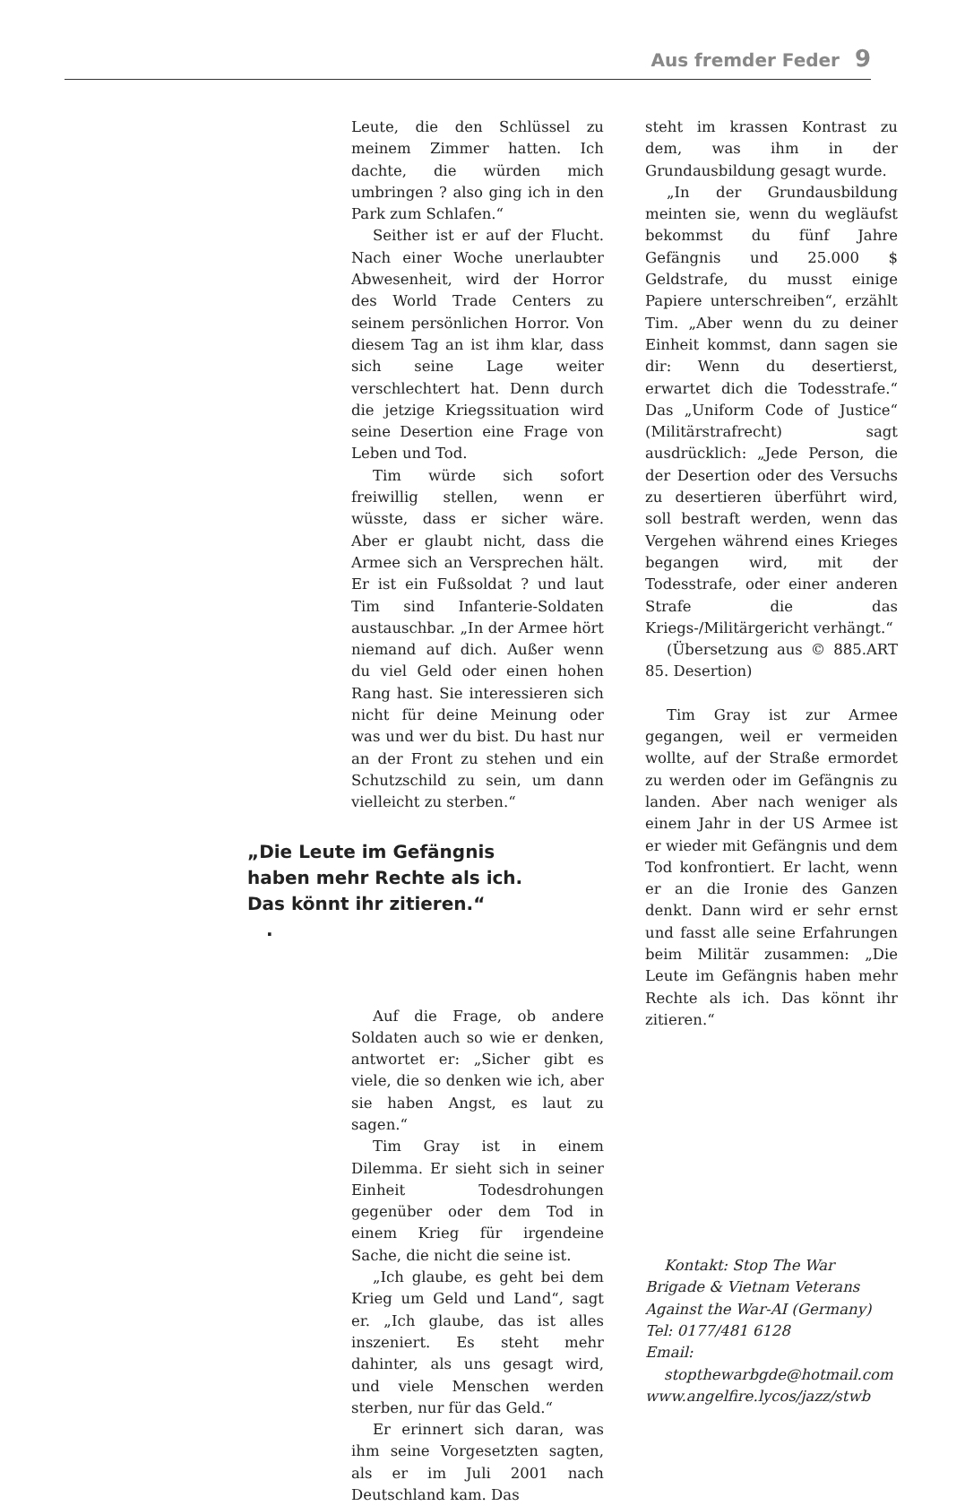Aus fremder Feder 9
Leute, die den Schlüssel zu meinem Zimmer hatten. Ich dachte, die würden mich umbringen ? also ging ich in den Park zum Schlafen.“
Seither ist er auf der Flucht. Nach einer Woche unerlaubter Abwesenheit, wird der Horror des World Trade Centers zu seinem persönlichen Horror. Von diesem Tag an ist ihm klar, dass sich seine Lage weiter verschlechtert hat. Denn durch die jetzige Kriegssituation wird seine Desertion eine Frage von Leben und Tod.
Tim würde sich sofort freiwillig stellen, wenn er wüsste, dass er sicher wäre. Aber er glaubt nicht, dass die Armee sich an Versprechen hält. Er ist ein Fußsoldat ? und laut Tim sind Infanterie-Soldaten austauschbar. „In der Armee hört niemand auf dich. Außer wenn du viel Geld oder einen hohen Rang hast. Sie interessieren sich nicht für deine Meinung oder was und wer du bist. Du hast nur an der Front zu stehen und ein Schutzschild zu sein, um dann vielleicht zu sterben.“
„Die Leute im Gefängnis
haben mehr Rechte als ich.
Das könnt ihr zitieren.“
.
Auf die Frage, ob andere Soldaten auch so wie er denken, antwortet er: „Sicher gibt es viele, die so denken wie ich, aber sie haben Angst, es laut zu sagen.“
Tim Gray ist in einem Dilemma. Er sieht sich in seiner Einheit Todesdrohungen gegenüber oder dem Tod in einem Krieg für irgendeine Sache, die nicht die seine ist.
„Ich glaube, es geht bei dem Krieg um Geld und Land“, sagt er. „Ich glaube, das ist alles inszeniert. Es steht mehr dahinter, als uns gesagt wird, und viele Menschen werden sterben, nur für das Geld.“
Er erinnert sich daran, was ihm seine Vorgesetzten sagten, als er im Juli 2001 nach Deutschland kam. Das
steht im krassen Kontrast zu dem, was ihm in der Grundausbildung gesagt wurde.
„In der Grundausbildung meinten sie, wenn du wegläufst bekommst du fünf Jahre Gefängnis und 25.000 $ Geldstrafe, du musst einige Papiere unterschreiben“, erzählt Tim. „Aber wenn du zu deiner Einheit kommst, dann sagen sie dir: Wenn du desertierst, erwartet dich die Todesstrafe.“ Das „Uniform Code of Justice“ (Militärstrafrecht) sagt ausdrücklich: „Jede Person, die der Desertion oder des Versuchs zu desertieren überführt wird, soll bestraft werden, wenn das Vergehen während eines Krieges begangen wird, mit der Todesstrafe, oder einer anderen Strafe die das Kriegs-/Militärgericht verhängt.“
(Übersetzung aus © 885.ART 85. Desertion)
Tim Gray ist zur Armee gegangen, weil er vermeiden wollte, auf der Straße ermordet zu werden oder im Gefängnis zu landen. Aber nach weniger als einem Jahr in der US Armee ist er wieder mit Gefängnis und dem Tod konfrontiert. Er lacht, wenn er an die Ironie des Ganzen denkt. Dann wird er sehr ernst und fasst alle seine Erfahrungen beim Militär zusammen: „Die Leute im Gefängnis haben mehr Rechte als ich. Das könnt ihr zitieren.“
Kontakt: Stop The War Brigade & Vietnam Veterans Against the War-AI (Germany)
Tel: 0177/481 6128
Email:
stopthewarbgde@hotmail.com
www.angelfire.lycos/jazz/stwb